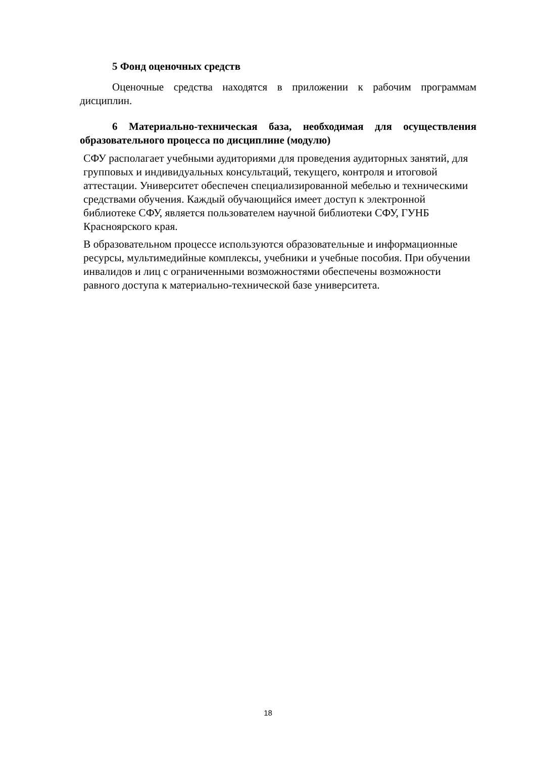5 Фонд оценочных средств
Оценочные средства находятся в приложении к рабочим программам дисциплин.
6 Материально-техническая база, необходимая для осуществления образовательного процесса по дисциплине (модулю)
СФУ располагает учебными аудиториями для проведения аудиторных занятий, для групповых и индивидуальных консультаций, текущего, контроля и итоговой аттестации. Университет обеспечен специализированной мебелью и техническими средствами обучения. Каждый обучающийся имеет доступ к электронной библиотеке СФУ, является пользователем научной библиотеки СФУ, ГУНБ Красноярского края.
В образовательном процессе используются образовательные и информационные ресурсы, мультимедийные комплексы, учебники и учебные пособия. При обучении инвалидов и лиц с ограниченными возможностями обеспечены возможности равного доступа к материально-технической базе университета.
18